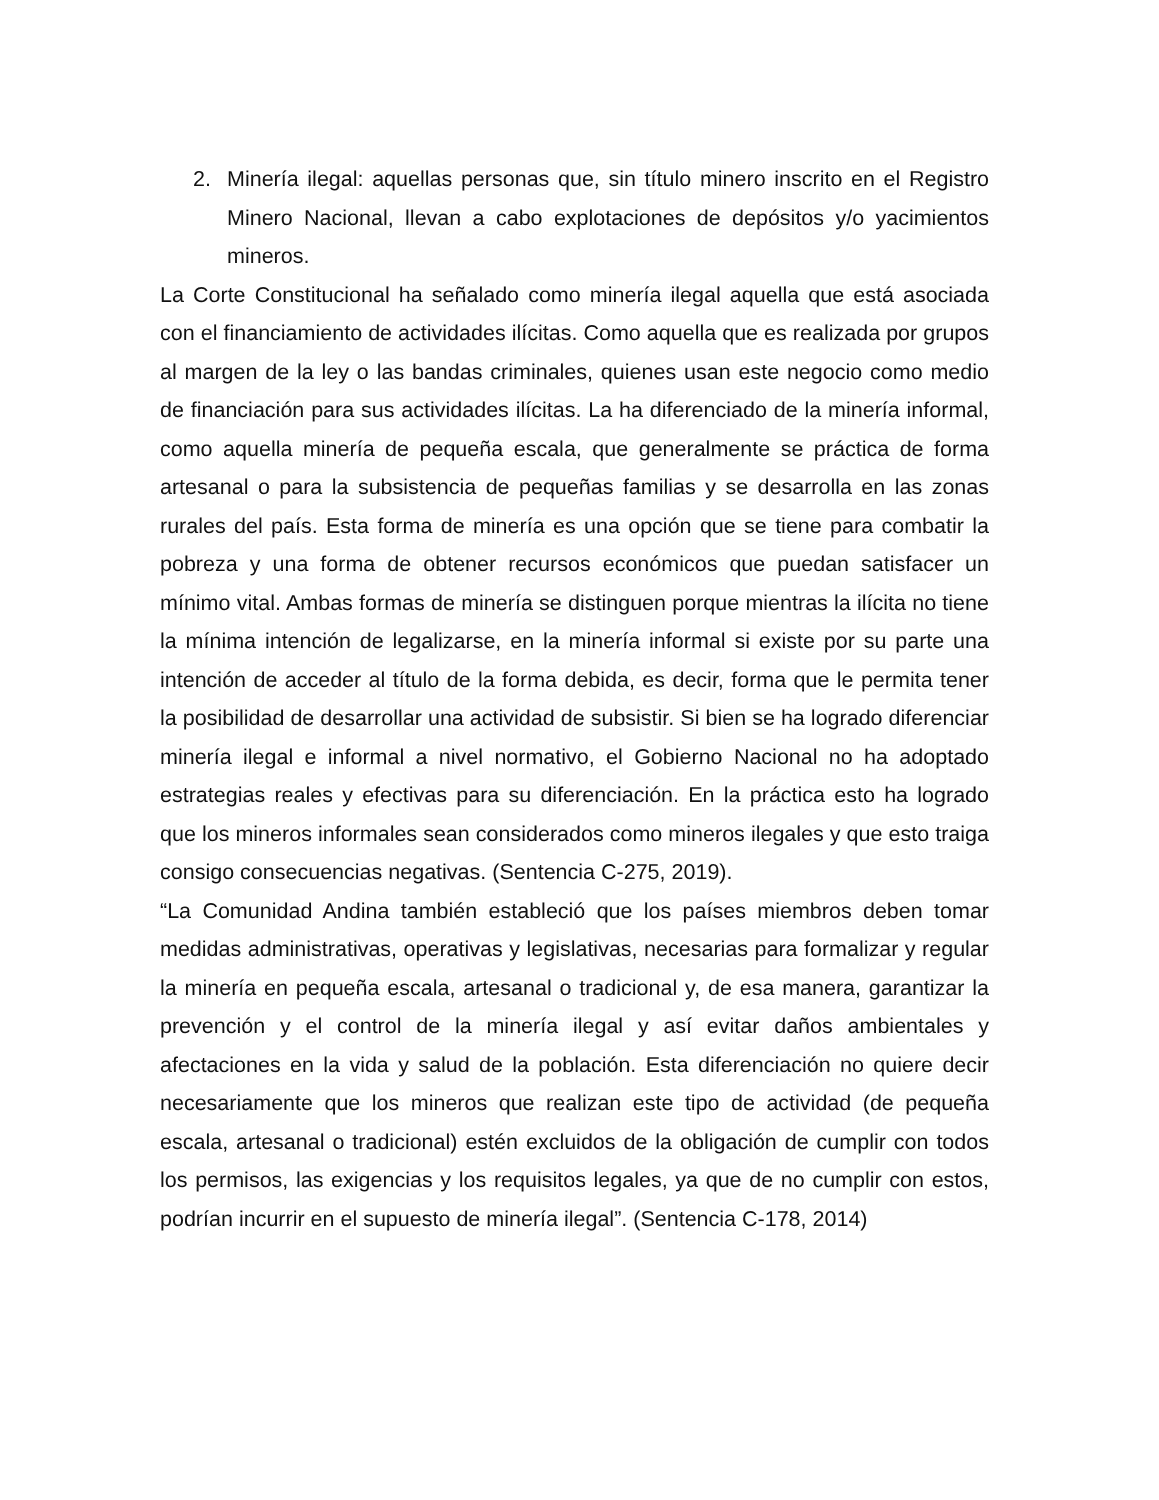2. Minería ilegal: aquellas personas que, sin título minero inscrito en el Registro Minero Nacional, llevan a cabo explotaciones de depósitos y/o yacimientos mineros.
La Corte Constitucional ha señalado como minería ilegal aquella que está asociada con el financiamiento de actividades ilícitas. Como aquella que es realizada por grupos al margen de la ley o las bandas criminales, quienes usan este negocio como medio de financiación para sus actividades ilícitas. La ha diferenciado de la minería informal, como aquella minería de pequeña escala, que generalmente se práctica de forma artesanal o para la subsistencia de pequeñas familias y se desarrolla en las zonas rurales del país. Esta forma de minería es una opción que se tiene para combatir la pobreza y una forma de obtener recursos económicos que puedan satisfacer un mínimo vital. Ambas formas de minería se distinguen porque mientras la ilícita no tiene la mínima intención de legalizarse, en la minería informal si existe por su parte una intención de acceder al título de la forma debida, es decir, forma que le permita tener la posibilidad de desarrollar una actividad de subsistir. Si bien se ha logrado diferenciar minería ilegal e informal a nivel normativo, el Gobierno Nacional no ha adoptado estrategias reales y efectivas para su diferenciación. En la práctica esto ha logrado que los mineros informales sean considerados como mineros ilegales y que esto traiga consigo consecuencias negativas. (Sentencia C-275, 2019).
“La Comunidad Andina también estableció que los países miembros deben tomar medidas administrativas, operativas y legislativas, necesarias para formalizar y regular la minería en pequeña escala, artesanal o tradicional y, de esa manera, garantizar la prevención y el control de la minería ilegal y así evitar daños ambientales y afectaciones en la vida y salud de la población. Esta diferenciación no quiere decir necesariamente que los mineros que realizan este tipo de actividad (de pequeña escala, artesanal o tradicional) estén excluidos de la obligación de cumplir con todos los permisos, las exigencias y los requisitos legales, ya que de no cumplir con estos, podrían incurrir en el supuesto de minería ilegal”. (Sentencia C-178, 2014)